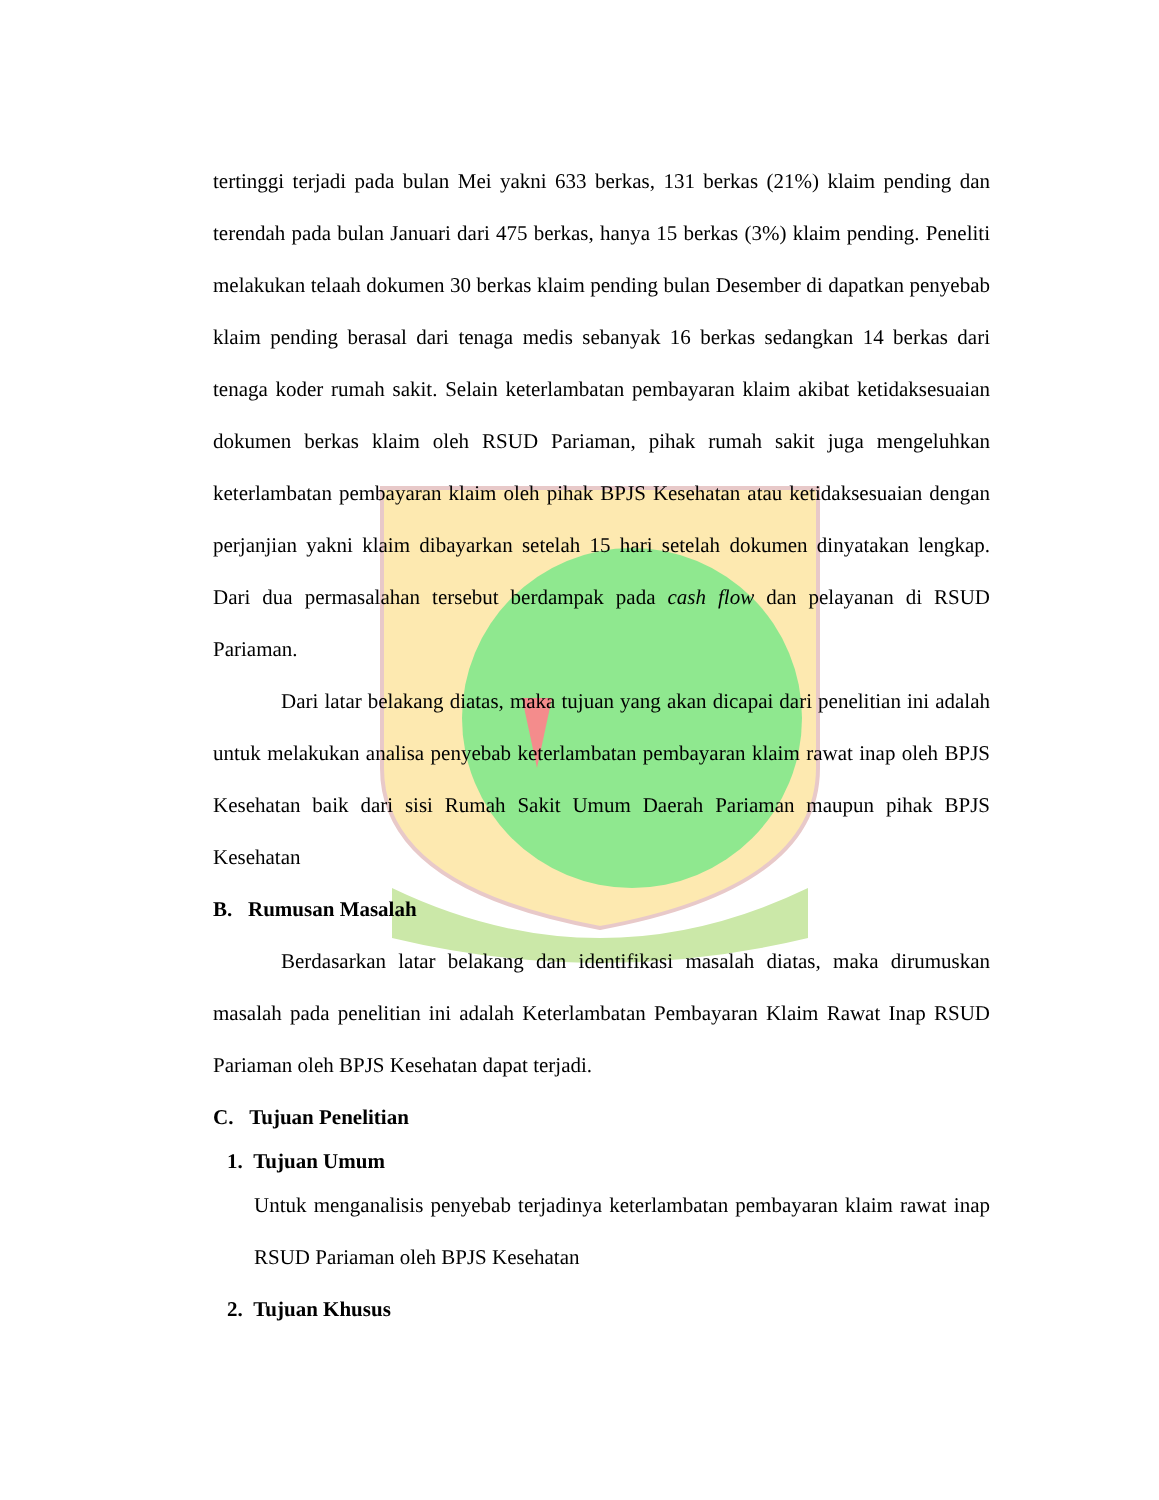tertinggi terjadi pada bulan Mei yakni 633 berkas, 131 berkas (21%) klaim pending dan terendah pada bulan Januari dari 475 berkas, hanya 15 berkas (3%) klaim pending. Peneliti melakukan telaah dokumen 30 berkas klaim pending bulan Desember di dapatkan penyebab klaim pending berasal dari tenaga medis sebanyak 16 berkas sedangkan 14 berkas dari tenaga koder rumah sakit. Selain keterlambatan pembayaran klaim akibat ketidaksesuaian dokumen berkas klaim oleh RSUD Pariaman, pihak rumah sakit juga mengeluhkan keterlambatan pembayaran klaim oleh pihak BPJS Kesehatan atau ketidaksesuaian dengan perjanjian yakni klaim dibayarkan setelah 15 hari setelah dokumen dinyatakan lengkap. Dari dua permasalahan tersebut berdampak pada cash flow dan pelayanan di RSUD Pariaman.
Dari latar belakang diatas, maka tujuan yang akan dicapai dari penelitian ini adalah untuk melakukan analisa penyebab keterlambatan pembayaran klaim rawat inap oleh BPJS Kesehatan baik dari sisi Rumah Sakit Umum Daerah Pariaman maupun pihak BPJS Kesehatan
B. Rumusan Masalah
Berdasarkan latar belakang dan identifikasi masalah diatas, maka dirumuskan masalah pada penelitian ini adalah Keterlambatan Pembayaran Klaim Rawat Inap RSUD Pariaman oleh BPJS Kesehatan dapat terjadi.
C. Tujuan Penelitian
1. Tujuan Umum
Untuk menganalisis penyebab terjadinya keterlambatan pembayaran klaim rawat inap RSUD Pariaman oleh BPJS Kesehatan
2. Tujuan Khusus